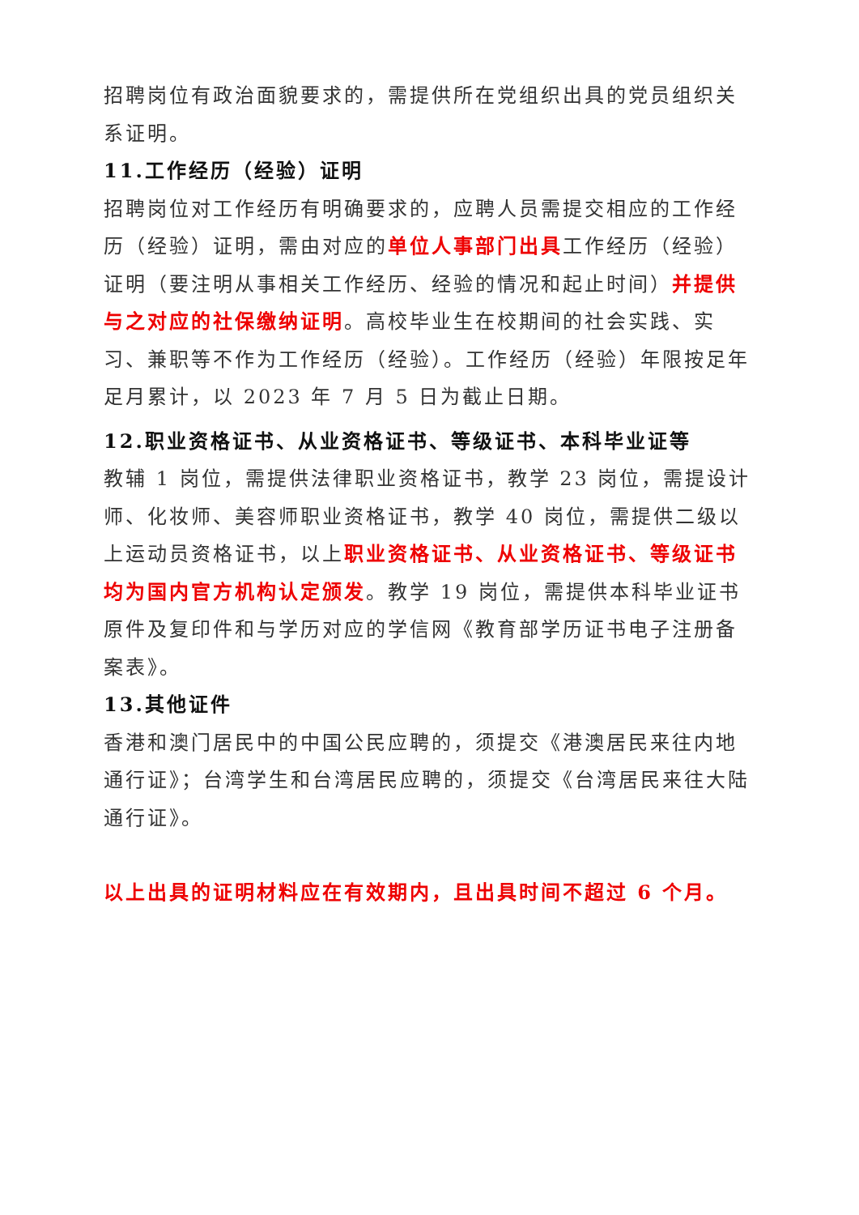招聘岗位有政治面貌要求的，需提供所在党组织出具的党员组织关系证明。
11.工作经历（经验）证明
招聘岗位对工作经历有明确要求的，应聘人员需提交相应的工作经历（经验）证明，需由对应的单位人事部门出具工作经历（经验）证明（要注明从事相关工作经历、经验的情况和起止时间）并提供与之对应的社保缴纳证明。高校毕业生在校期间的社会实践、实习、兼职等不作为工作经历（经验）。工作经历（经验）年限按足年足月累计，以 2023 年 7 月 5 日为截止日期。
12.职业资格证书、从业资格证书、等级证书、本科毕业证等
教辅 1 岗位，需提供法律职业资格证书，教学 23 岗位，需提设计师、化妆师、美容师职业资格证书，教学 40 岗位，需提供二级以上运动员资格证书，以上职业资格证书、从业资格证书、等级证书均为国内官方机构认定颁发。教学 19 岗位，需提供本科毕业证书原件及复印件和与学历对应的学信网《教育部学历证书电子注册备案表》。
13.其他证件
香港和澳门居民中的中国公民应聘的，须提交《港澳居民来往内地通行证》；台湾学生和台湾居民应聘的，须提交《台湾居民来往大陆通行证》。
以上出具的证明材料应在有效期内，且出具时间不超过 6 个月。